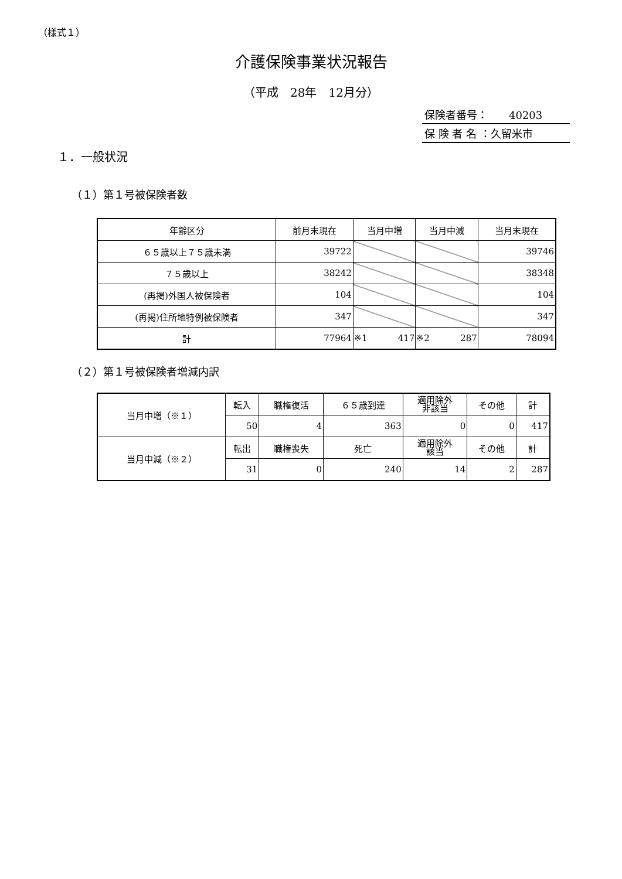（様式１）
介護保険事業状況報告
（平成　28年　12月分）
保険者番号：　　40203
保 険 者 名 ：久留米市
１．一般状況
（１）第１号被保険者数
| 年齢区分 | 前月末現在 | 当月中増 | 当月中減 | 当月末現在 |
| --- | --- | --- | --- | --- |
| ６５歳以上７５歳未満 | 39722 | | | 39746 |
| ７５歳以上 | 38242 | | | 38348 |
| (再掲)外国人被保険者 | 104 | | | 104 |
| (再掲)住所地特例被保険者 | 347 | | | 347 |
| 計 | 77964 | ※1 417 | ※2 287 | 78094 |
（２）第１号被保険者増減内訳
| 当月中増（※１） | 転入 | 職権復活 | ６５歳到達 | 適用除外 非該当 | その他 | 計 |
| | 50 | 4 | 363 | 0 | 0 | 417 |
| 当月中減（※２） | 転出 | 職権喪失 | 死亡 | 適用除外 該当 | その他 | 計 |
| | 31 | 0 | 240 | 14 | 2 | 287 |